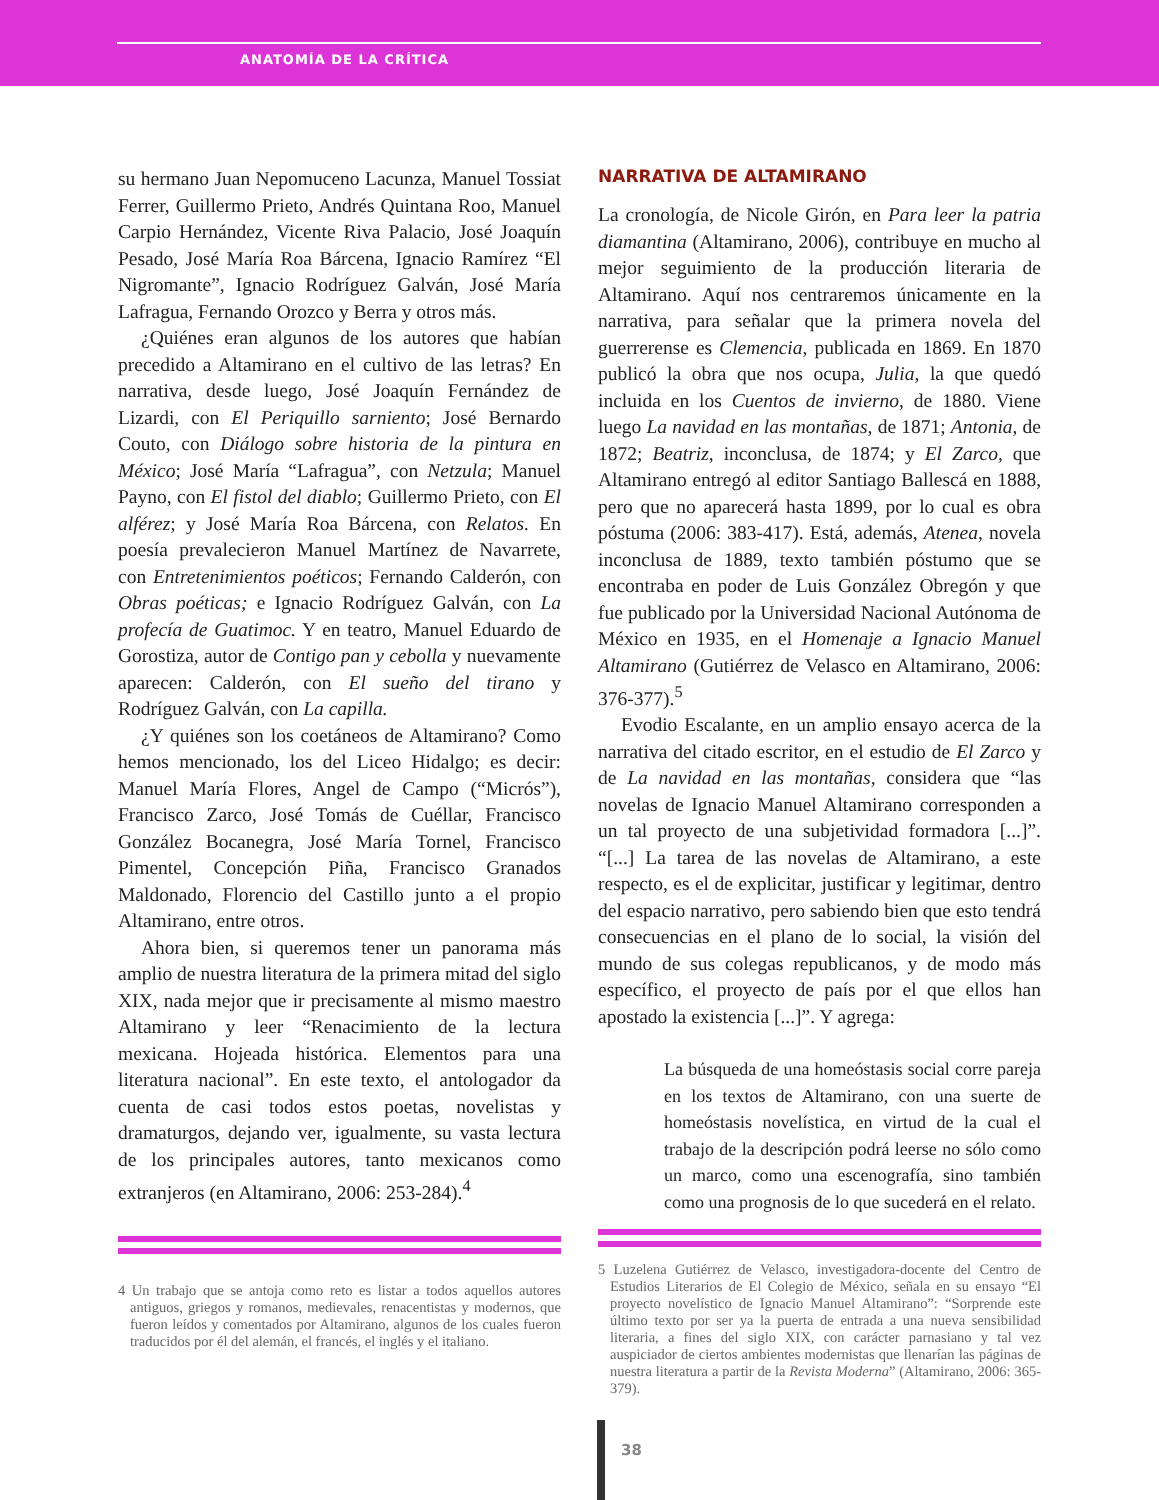ANATOMÍA DE LA CRÍTICA
su hermano Juan Nepomuceno Lacunza, Manuel Tossiat Ferrer, Guillermo Prieto, Andrés Quintana Roo, Manuel Carpio Hernández, Vicente Riva Palacio, José Joaquín Pesado, José María Roa Bárcena, Ignacio Ramírez “El Nigromante”, Ignacio Rodríguez Galván, José María Lafragua, Fernando Orozco y Berra y otros más.
¿Quiénes eran algunos de los autores que habían precedido a Altamirano en el cultivo de las letras? En narrativa, desde luego, José Joaquín Fernández de Lizardi, con El Periquillo sarniento; José Bernardo Couto, con Diálogo sobre historia de la pintura en México; José María “Lafragua”, con Netzula; Manuel Payno, con El fistol del diablo; Guillermo Prieto, con El alférez; y José María Roa Bárcena, con Relatos. En poesía prevalecieron Manuel Martínez de Navarrete, con Entretenimientos poéticos; Fernando Calderón, con Obras poéticas; e Ignacio Rodríguez Galván, con La profecía de Guatimoc. Y en teatro, Manuel Eduardo de Gorostiza, autor de Contigo pan y cebolla y nuevamente aparecen: Calderón, con El sueño del tirano y Rodríguez Galván, con La capilla.
¿Y quiénes son los coetáneos de Altamirano? Como hemos mencionado, los del Liceo Hidalgo; es decir: Manuel María Flores, Angel de Campo (“Micrós”), Francisco Zarco, José Tomás de Cuéllar, Francisco González Bocanegra, José María Tornel, Francisco Pimentel, Concepción Piña, Francisco Granados Maldonado, Florencio del Castillo junto a el propio Altamirano, entre otros.
Ahora bien, si queremos tener un panorama más amplio de nuestra literatura de la primera mitad del siglo XIX, nada mejor que ir precisamente al mismo maestro Altamirano y leer “Renacimiento de la lectura mexicana. Hojeada histórica. Elementos para una literatura nacional”. En este texto, el antologador da cuenta de casi todos estos poetas, novelistas y dramaturgos, dejando ver, igualmente, su vasta lectura de los principales autores, tanto mexicanos como extranjeros (en Altamirano, 2006: 253-284).<sup>4</sup>
4 Un trabajo que se antoja como reto es listar a todos aquellos autores antiguos, griegos y romanos, medievales, renacentistas y modernos, que fueron leídos y comentados por Altamirano, algunos de los cuales fueron traducidos por él del alemán, el francés, el inglés y el italiano.
NARRATIVA DE ALTAMIRANO
La cronología, de Nicole Girón, en Para leer la patria diamantina (Altamirano, 2006), contribuye en mucho al mejor seguimiento de la producción literaria de Altamirano. Aquí nos centraremos únicamente en la narrativa, para señalar que la primera novela del guerrerense es Clemencia, publicada en 1869. En 1870 publicó la obra que nos ocupa, Julia, la que quedó incluida en los Cuentos de invierno, de 1880. Viene luego La navidad en las montañas, de 1871; Antonia, de 1872; Beatriz, inconclusa, de 1874; y El Zarco, que Altamirano entregó al editor Santiago Ballescá en 1888, pero que no aparecerá hasta 1899, por lo cual es obra póstuma (2006: 383-417). Está, además, Atenea, novela inconclusa de 1889, texto también póstumo que se encontraba en poder de Luis González Obregón y que fue publicado por la Universidad Nacional Autónoma de México en 1935, en el Homenaje a Ignacio Manuel Altamirano (Gutiérrez de Velasco en Altamirano, 2006: 376-377).<sup>5</sup>
Evodio Escalante, en un amplio ensayo acerca de la narrativa del citado escritor, en el estudio de El Zarco y de La navidad en las montañas, considera que “las novelas de Ignacio Manuel Altamirano corresponden a un tal proyecto de una subjetividad formadora [...]”. “[...] La tarea de las novelas de Altamirano, a este respecto, es el de explicitar, justificar y legitimar, dentro del espacio narrativo, pero sabiendo bien que esto tendrá consecuencias en el plano de lo social, la visión del mundo de sus colegas republicanos, y de modo más específico, el proyecto de país por el que ellos han apostado la existencia [...]”. Y agrega:
La búsqueda de una homeóstasis social corre pareja en los textos de Altamirano, con una suerte de homeóstasis novelística, en virtud de la cual el trabajo de la descripción podrá leerse no sólo como un marco, como una escenografía, sino también como una prognosis de lo que sucederá en el relato.
5 Luzelena Gutiérrez de Velasco, investigadora-docente del Centro de Estudios Literarios de El Colegio de México, señala en su ensayo “El proyecto novelístico de Ignacio Manuel Altamirano”: “Sorprende este último texto por ser ya la puerta de entrada a una nueva sensibilidad literaria, a fines del siglo XIX, con carácter parnasiano y tal vez auspiciador de ciertos ambientes modernistas que llenarían las páginas de nuestra literatura a partir de la Revista Moderna” (Altamirano, 2006: 365-379).
38